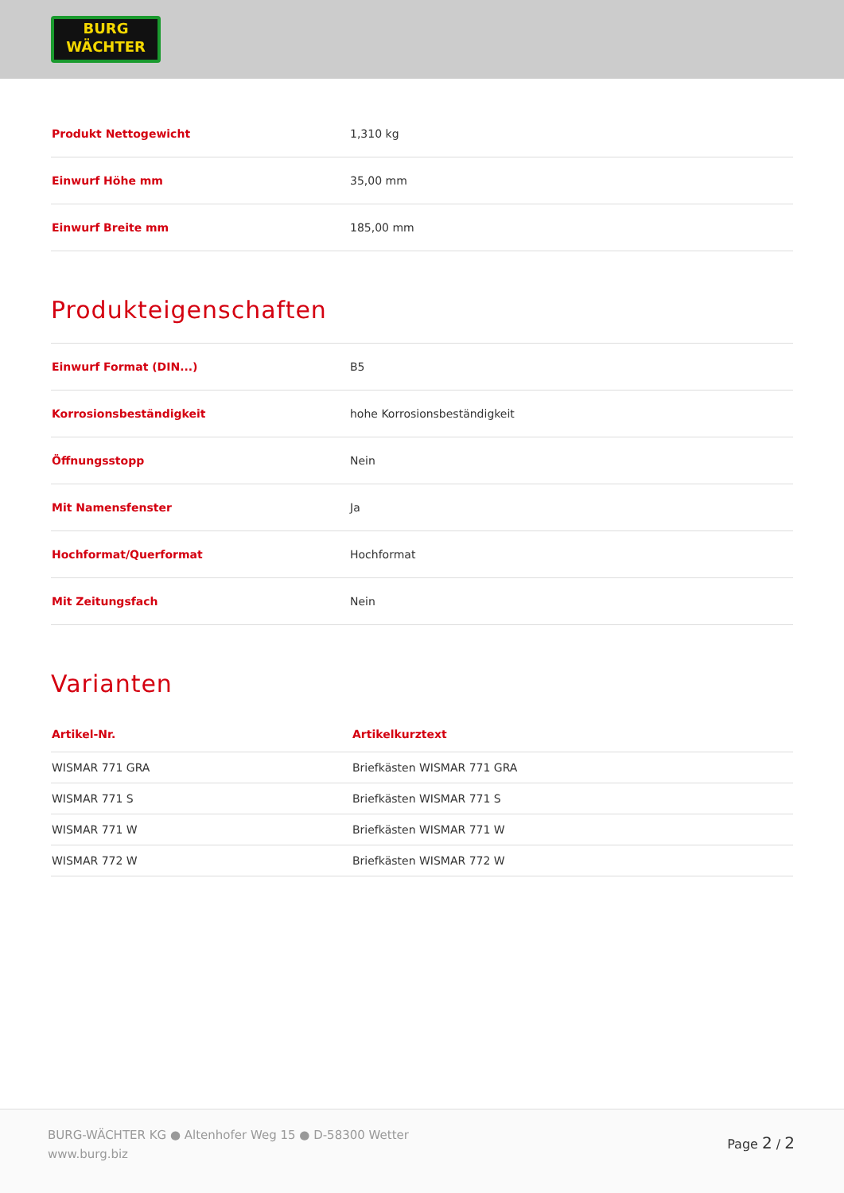BURG
WÄCHTER
| Produkt Nettogewicht | 1,310 kg |
| Einwurf Höhe mm | 35,00 mm |
| Einwurf Breite mm | 185,00 mm |
Produkteigenschaften
| Einwurf Format (DIN...) | B5 |
| Korrosionsbeständigkeit | hohe Korrosionsbeständigkeit |
| Öffnungsstopp | Nein |
| Mit Namensfenster | Ja |
| Hochformat/Querformat | Hochformat |
| Mit Zeitungsfach | Nein |
Varianten
| Artikel-Nr. | Artikelkurztext |
| --- | --- |
| WISMAR 771 GRA | Briefkästen WISMAR 771 GRA |
| WISMAR 771 S | Briefkästen WISMAR 771 S |
| WISMAR 771 W | Briefkästen WISMAR 771 W |
| WISMAR 772 W | Briefkästen WISMAR 772 W |
BURG-WÄCHTER KG ● Altenhofer Weg 15 ● D-58300 Wetter
www.burg.biz
Page 2 / 2